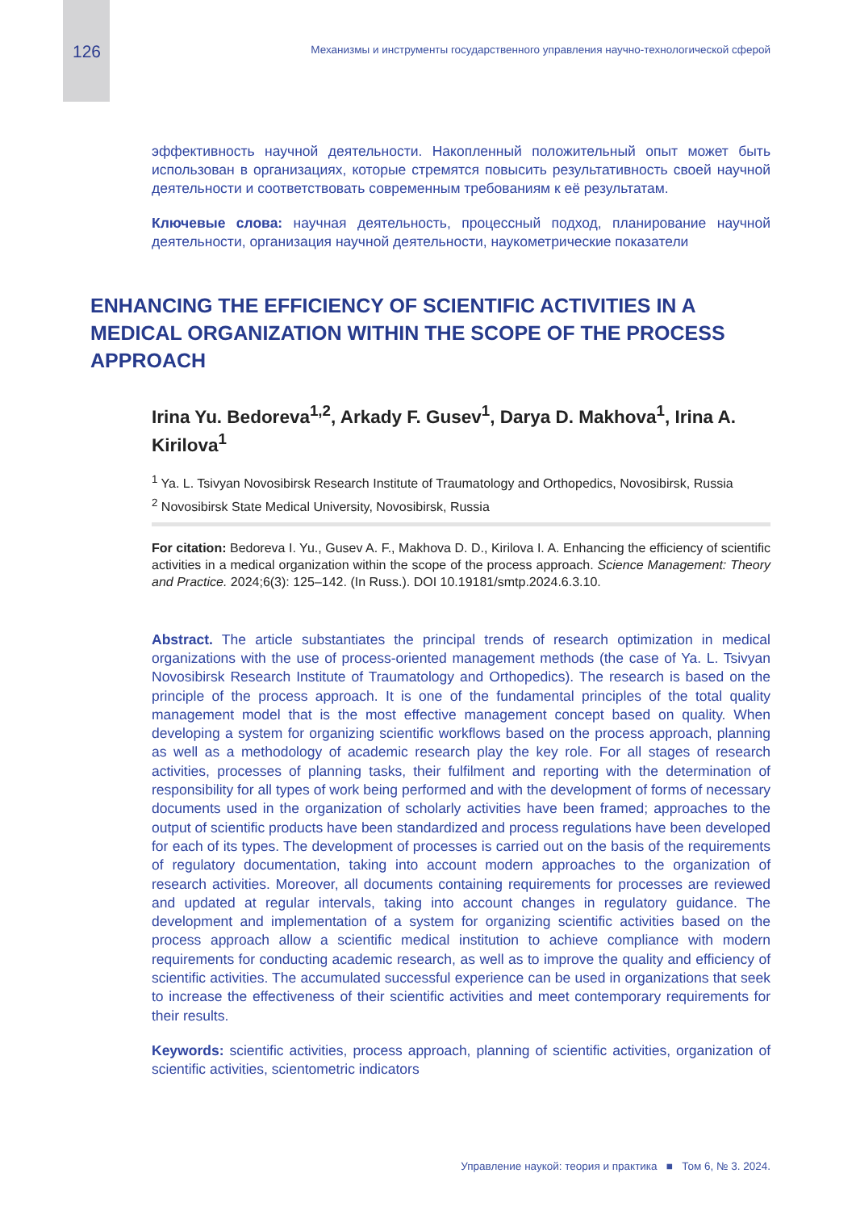126 Механизмы и инструменты государственного управления научно-технологической сферой
эффективность научной деятельности. Накопленный положительный опыт может быть использован в организациях, которые стремятся повысить результативность своей научной деятельности и соответствовать современным требованиям к её результатам.
Ключевые слова: научная деятельность, процессный подход, планирование научной деятельности, организация научной деятельности, наукометрические показатели
ENHANCING THE EFFICIENCY OF SCIENTIFIC ACTIVITIES IN A MEDICAL ORGANIZATION WITHIN THE SCOPE OF THE PROCESS APPROACH
Irina Yu. Bedoreva<sup>1,2</sup>, Arkady F. Gusev<sup>1</sup>, Darya D. Makhova<sup>1</sup>, Irina A. Kirilova<sup>1</sup>
<sup>1</sup> Ya. L. Tsivyan Novosibirsk Research Institute of Traumatology and Orthopedics, Novosibirsk, Russia
<sup>2</sup> Novosibirsk State Medical University, Novosibirsk, Russia
For citation: Bedoreva I. Yu., Gusev A. F., Makhova D. D., Kirilova I. A. Enhancing the efficiency of scientific activities in a medical organization within the scope of the process approach. Science Management: Theory and Practice. 2024;6(3): 125–142. (In Russ.). DOI 10.19181/smtp.2024.6.3.10.
Abstract. The article substantiates the principal trends of research optimization in medical organizations with the use of process-oriented management methods (the case of Ya. L. Tsivyan Novosibirsk Research Institute of Traumatology and Orthopedics). The research is based on the principle of the process approach. It is one of the fundamental principles of the total quality management model that is the most effective management concept based on quality. When developing a system for organizing scientific workflows based on the process approach, planning as well as a methodology of academic research play the key role. For all stages of research activities, processes of planning tasks, their fulfilment and reporting with the determination of responsibility for all types of work being performed and with the development of forms of necessary documents used in the organization of scholarly activities have been framed; approaches to the output of scientific products have been standardized and process regulations have been developed for each of its types. The development of processes is carried out on the basis of the requirements of regulatory documentation, taking into account modern approaches to the organization of research activities. Moreover, all documents containing requirements for processes are reviewed and updated at regular intervals, taking into account changes in regulatory guidance. The development and implementation of a system for organizing scientific activities based on the process approach allow a scientific medical institution to achieve compliance with modern requirements for conducting academic research, as well as to improve the quality and efficiency of scientific activities. The accumulated successful experience can be used in organizations that seek to increase the effectiveness of their scientific activities and meet contemporary requirements for their results.
Keywords: scientific activities, process approach, planning of scientific activities, organization of scientific activities, scientometric indicators
Управление наукой: теория и практика ■ Том 6, № 3. 2024.